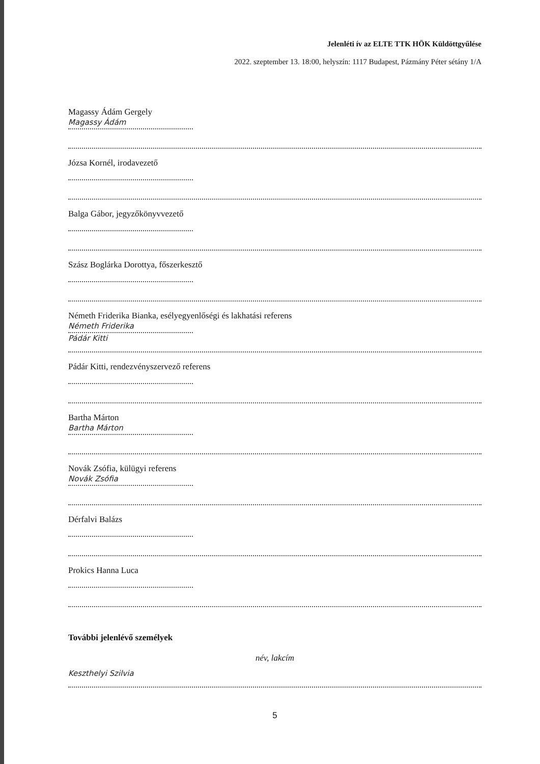Jelenléti ív az ELTE TTK HÖK Küldöttgyűlése
2022. szeptember 13. 18:00, helyszín: 1117 Budapest, Pázmány Péter sétány 1/A
Magassy Ádám Gergely
Magassy Ádám
Józsa Kornél, irodavezető
Balga Gábor, jegyzőkönyvvezető
Szász Boglárka Dorottya, főszerkesztő
Németh Friderika Bianka, esélyegyenlőségi és lakhatási referens
Németh Friderika
Pádár Kitti
Pádár Kitti, rendezvényszervező referens
Bartha Márton
Bartha Márton
Novák Zsófia, külügyi referens
Novák Zsófia
Dérfalvi Balázs
Prokics Hanna Luca
További jelenlévő személyek
név, lakcím
Keszthelyi Szilvia
5